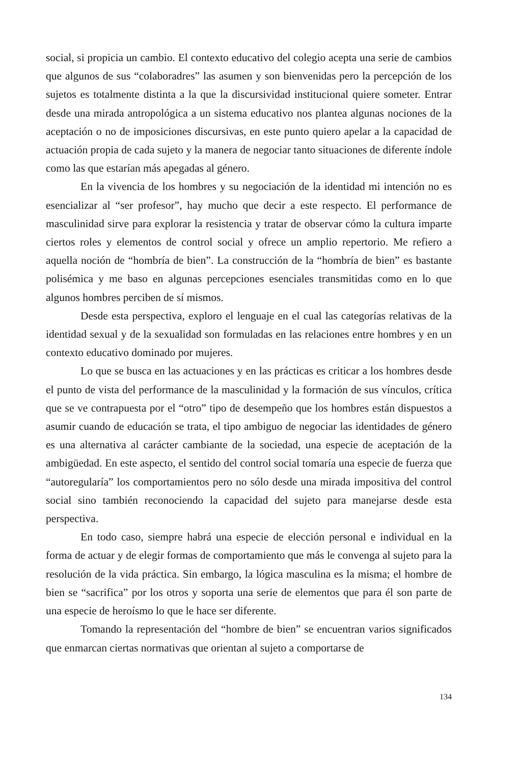social, si propicia un cambio. El contexto educativo del colegio acepta una serie de cambios que algunos de sus “colaboradres” las asumen y son bienvenidas pero la percepción de los sujetos es totalmente distinta a la que la discursividad institucional quiere someter. Entrar desde una mirada antropológica a un sistema educativo nos plantea algunas nociones de la aceptación o no de imposiciones discursivas, en este punto quiero apelar a la capacidad de actuación propia de cada sujeto y la manera de negociar tanto situaciones de diferente índole como las que estarían más apegadas al género.
En la vivencia de los hombres y su negociación de la identidad mi intención no es esencializar al “ser profesor”, hay mucho que decir a este respecto. El performance de masculinidad sirve para explorar la resistencia y tratar de observar cómo la cultura imparte ciertos roles y elementos de control social y ofrece un amplio repertorio. Me refiero a aquella noción de “hombría de bien”. La construcción de la “hombría de bien” es bastante polisémica y me baso en algunas percepciones esenciales transmitidas como en lo que algunos hombres perciben de sí mismos.
Desde esta perspectiva, exploro el lenguaje en el cual las categorías relativas de la identidad sexual y de la sexualidad son formuladas en las relaciones entre hombres y en un contexto educativo dominado por mujeres.
Lo que se busca en las actuaciones y en las prácticas es criticar a los hombres desde el punto de vista del performance de la masculinidad y la formación de sus vínculos, crítica que se ve contrapuesta por el “otro” tipo de desempeño que los hombres están dispuestos a asumir cuando de educación se trata, el tipo ambiguo de negociar las identidades de género es una alternativa al carácter cambiante de la sociedad, una especie de aceptación de la ambigüedad. En este aspecto, el sentido del control social tomaría una especie de fuerza que “autoregularía” los comportamientos pero no sólo desde una mirada impositiva del control social sino también reconociendo la capacidad del sujeto para manejarse desde esta perspectiva.
En todo caso, siempre habrá una especie de elección personal e individual en la forma de actuar y de elegir formas de comportamiento que más le convenga al sujeto para la resolución de la vida práctica. Sin embargo, la lógica masculina es la misma; el hombre de bien se “sacrifica” por los otros y soporta una serie de elementos que para él son parte de una especie de heroísmo lo que le hace ser diferente.
Tomando la representación del “hombre de bien” se encuentran varios significados que enmarcan ciertas normativas que orientan al sujeto a comportarse de
134